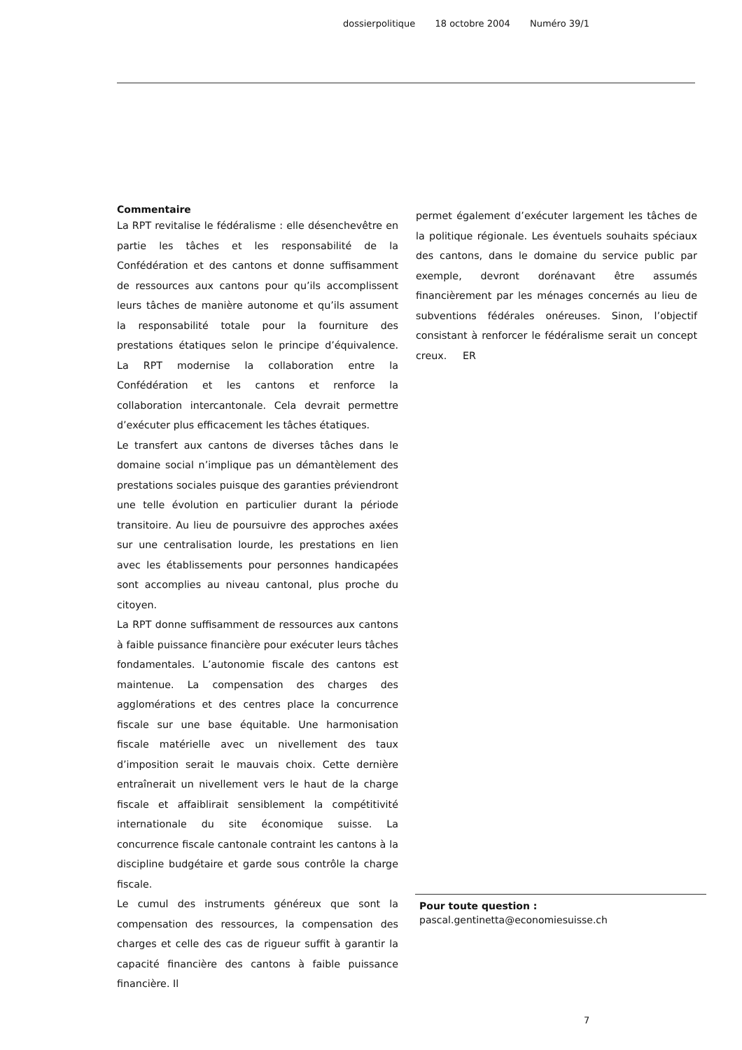dossierpolitique 18 octobre 2004 Numéro 39/1
Commentaire
La RPT revitalise le fédéralisme : elle désenchevêtre en partie les tâches et les responsabilité de la Confédération et des cantons et donne suffisamment de ressources aux cantons pour qu’ils accomplissent leurs tâches de manière autonome et qu’ils assument la responsabilité totale pour la fourniture des prestations étatiques selon le principe d’équivalence. La RPT modernise la collaboration entre la Confédération et les cantons et renforce la collaboration intercantonale. Cela devrait permettre d’exécuter plus efficacement les tâches étatiques.
Le transfert aux cantons de diverses tâches dans le domaine social n’implique pas un démantèlement des prestations sociales puisque des garanties préviendront une telle évolution en particulier durant la période transitoire. Au lieu de poursuivre des approches axées sur une centralisation lourde, les prestations en lien avec les établissements pour personnes handicapées sont accomplies au niveau cantonal, plus proche du citoyen.
La RPT donne suffisamment de ressources aux cantons à faible puissance financière pour exécuter leurs tâches fondamentales. L’autonomie fiscale des cantons est maintenue. La compensation des charges des agglomérations et des centres place la concurrence fiscale sur une base équitable. Une harmonisation fiscale matérielle avec un nivellement des taux d’imposition serait le mauvais choix. Cette dernière entraînerait un nivellement vers le haut de la charge fiscale et affaiblirait sensiblement la compétitivité internationale du site économique suisse. La concurrence fiscale cantonale contraint les cantons à la discipline budgétaire et garde sous contrôle la charge fiscale.
Le cumul des instruments généreux que sont la compensation des ressources, la compensation des charges et celle des cas de rigueur suffit à garantir la capacité financière des cantons à faible puissance financière. Il
permet également d’exécuter largement les tâches de la politique régionale. Les éventuels souhaits spéciaux des cantons, dans le domaine du service public par exemple, devront dorénavant être assumés financièrement par les ménages concernés au lieu de subventions fédérales onéreuses. Sinon, l’objectif consistant à renforcer le fédéralisme serait un concept creux. ER
Pour toute question :
pascal.gentinetta@economiesuisse.ch
7